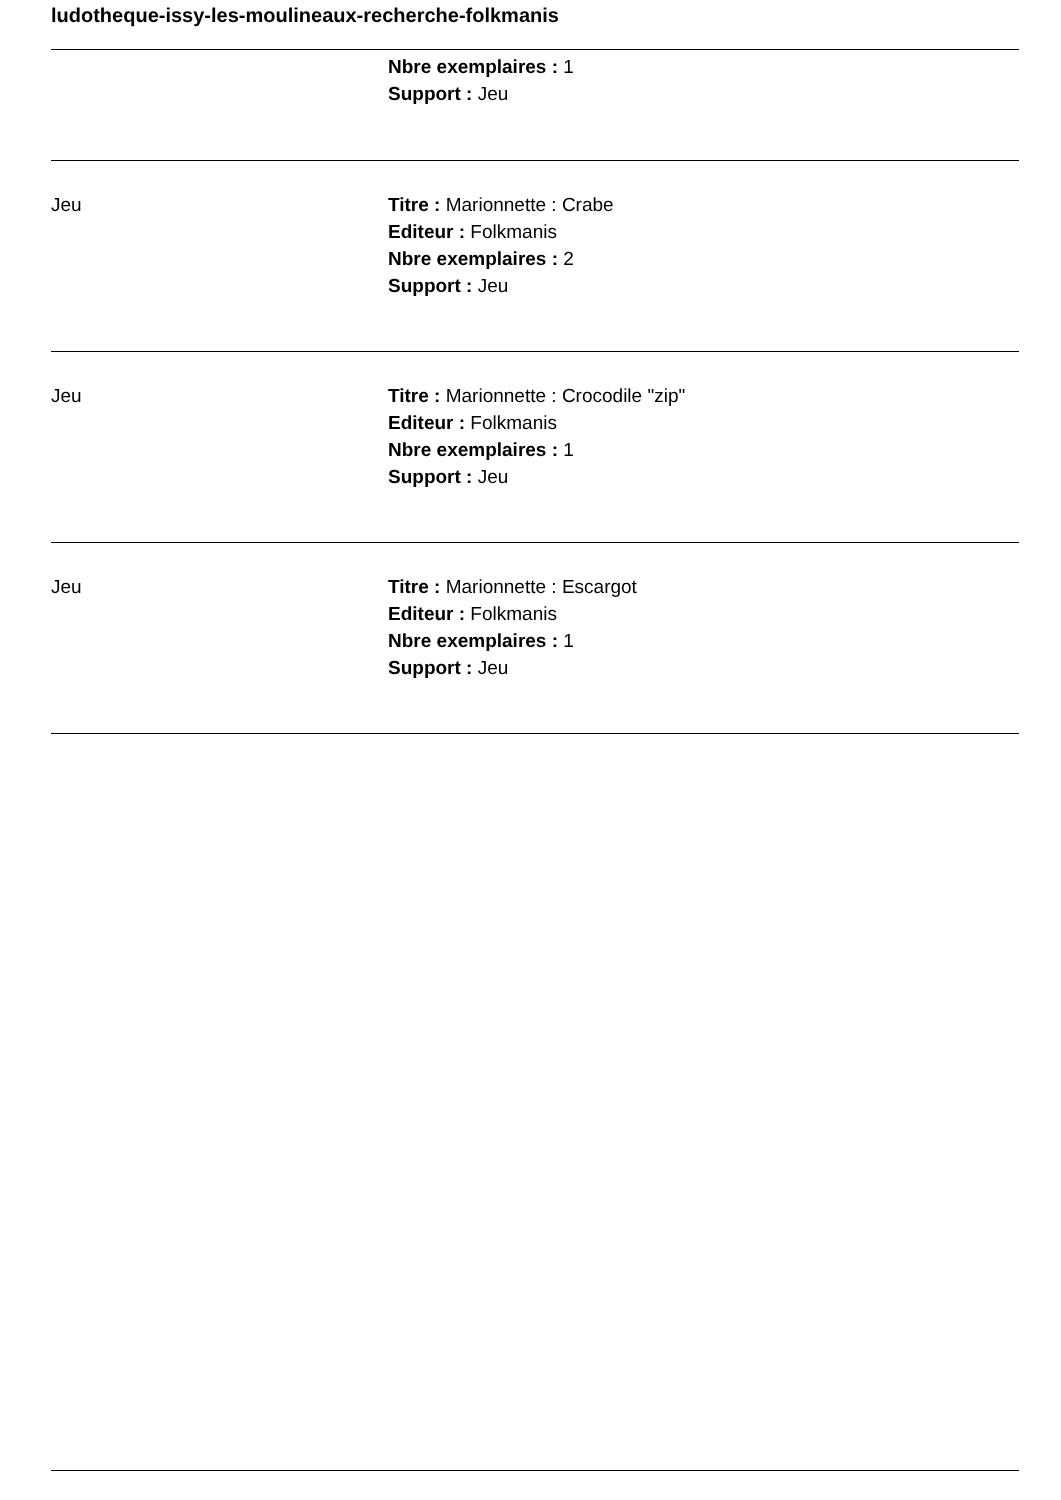ludotheque-issy-les-moulineaux-recherche-folkmanis
| | Nbre exemplaires : 1 Support : Jeu |
| Jeu | Titre : Marionnette : Crabe Editeur : Folkmanis Nbre exemplaires : 2 Support : Jeu |
| Jeu | Titre : Marionnette : Crocodile "zip" Editeur : Folkmanis Nbre exemplaires : 1 Support : Jeu |
| Jeu | Titre : Marionnette : Escargot Editeur : Folkmanis Nbre exemplaires : 1 Support : Jeu |